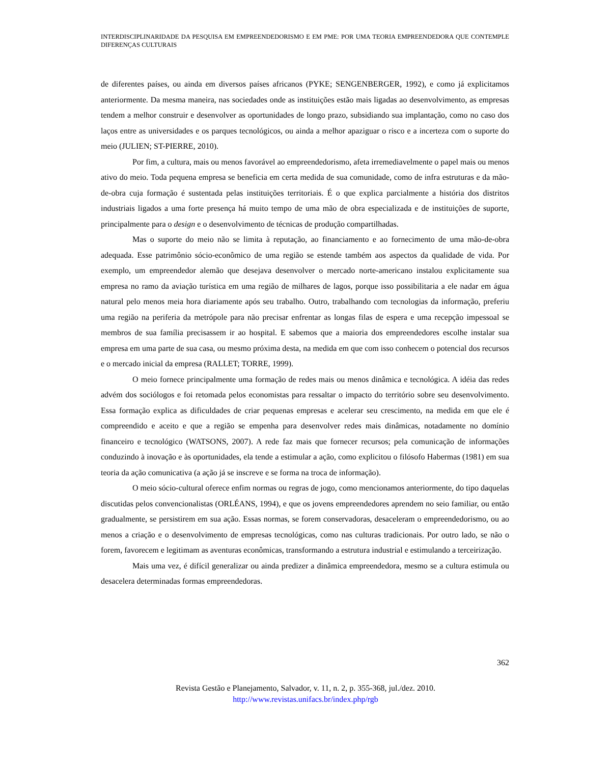INTERDISCIPLINARIDADE DA PESQUISA EM EMPREENDEDORISMO E EM PME: POR UMA TEORIA EMPREENDEDORA QUE CONTEMPLE DIFERENÇAS CULTURAIS
de diferentes países, ou ainda em diversos países africanos (PYKE; SENGENBERGER, 1992), e como já explicitamos anteriormente. Da mesma maneira, nas sociedades onde as instituições estão mais ligadas ao desenvolvimento, as empresas tendem a melhor construir e desenvolver as oportunidades de longo prazo, subsidiando sua implantação, como no caso dos laços entre as universidades e os parques tecnológicos, ou ainda a melhor apaziguar o risco e a incerteza com o suporte do meio (JULIEN; ST-PIERRE, 2010).
Por fim, a cultura, mais ou menos favorável ao empreendedorismo, afeta irremediavelmente o papel mais ou menos ativo do meio. Toda pequena empresa se beneficia em certa medida de sua comunidade, como de infra estruturas e da mão-de-obra cuja formação é sustentada pelas instituições territoriais. É o que explica parcialmente a história dos distritos industriais ligados a uma forte presença há muito tempo de uma mão de obra especializada e de instituições de suporte, principalmente para o design e o desenvolvimento de técnicas de produção compartilhadas.
Mas o suporte do meio não se limita à reputação, ao financiamento e ao fornecimento de uma mão-de-obra adequada. Esse patrimônio sócio-econômico de uma região se estende também aos aspectos da qualidade de vida. Por exemplo, um empreendedor alemão que desejava desenvolver o mercado norte-americano instalou explicitamente sua empresa no ramo da aviação turística em uma região de milhares de lagos, porque isso possibilitaria a ele nadar em água natural pelo menos meia hora diariamente após seu trabalho. Outro, trabalhando com tecnologias da informação, preferiu uma região na periferia da metrópole para não precisar enfrentar as longas filas de espera e uma recepção impessoal se membros de sua família precisassem ir ao hospital. E sabemos que a maioria dos empreendedores escolhe instalar sua empresa em uma parte de sua casa, ou mesmo próxima desta, na medida em que com isso conhecem o potencial dos recursos e o mercado inicial da empresa (RALLET; TORRE, 1999).
O meio fornece principalmente uma formação de redes mais ou menos dinâmica e tecnológica. A idéia das redes advém dos sociólogos e foi retomada pelos economistas para ressaltar o impacto do território sobre seu desenvolvimento. Essa formação explica as dificuldades de criar pequenas empresas e acelerar seu crescimento, na medida em que ele é compreendido e aceito e que a região se empenha para desenvolver redes mais dinâmicas, notadamente no domínio financeiro e tecnológico (WATSONS, 2007). A rede faz mais que fornecer recursos; pela comunicação de informações conduzindo à inovação e às oportunidades, ela tende a estimular a ação, como explicitou o filósofo Habermas (1981) em sua teoria da ação comunicativa (a ação já se inscreve e se forma na troca de informação).
O meio sócio-cultural oferece enfim normas ou regras de jogo, como mencionamos anteriormente, do tipo daquelas discutidas pelos convencionalistas (ORLÉANS, 1994), e que os jovens empreendedores aprendem no seio familiar, ou então gradualmente, se persistirem em sua ação. Essas normas, se forem conservadoras, desaceleram o empreendedorismo, ou ao menos a criação e o desenvolvimento de empresas tecnológicas, como nas culturas tradicionais. Por outro lado, se não o forem, favorecem e legitimam as aventuras econômicas, transformando a estrutura industrial e estimulando a terceirização.
Mais uma vez, é difícil generalizar ou ainda predizer a dinâmica empreendedora, mesmo se a cultura estimula ou desacelera determinadas formas empreendedoras.
362
Revista Gestão e Planejamento, Salvador, v. 11, n. 2, p. 355-368, jul./dez. 2010.
http://www.revistas.unifacs.br/index.php/rgb